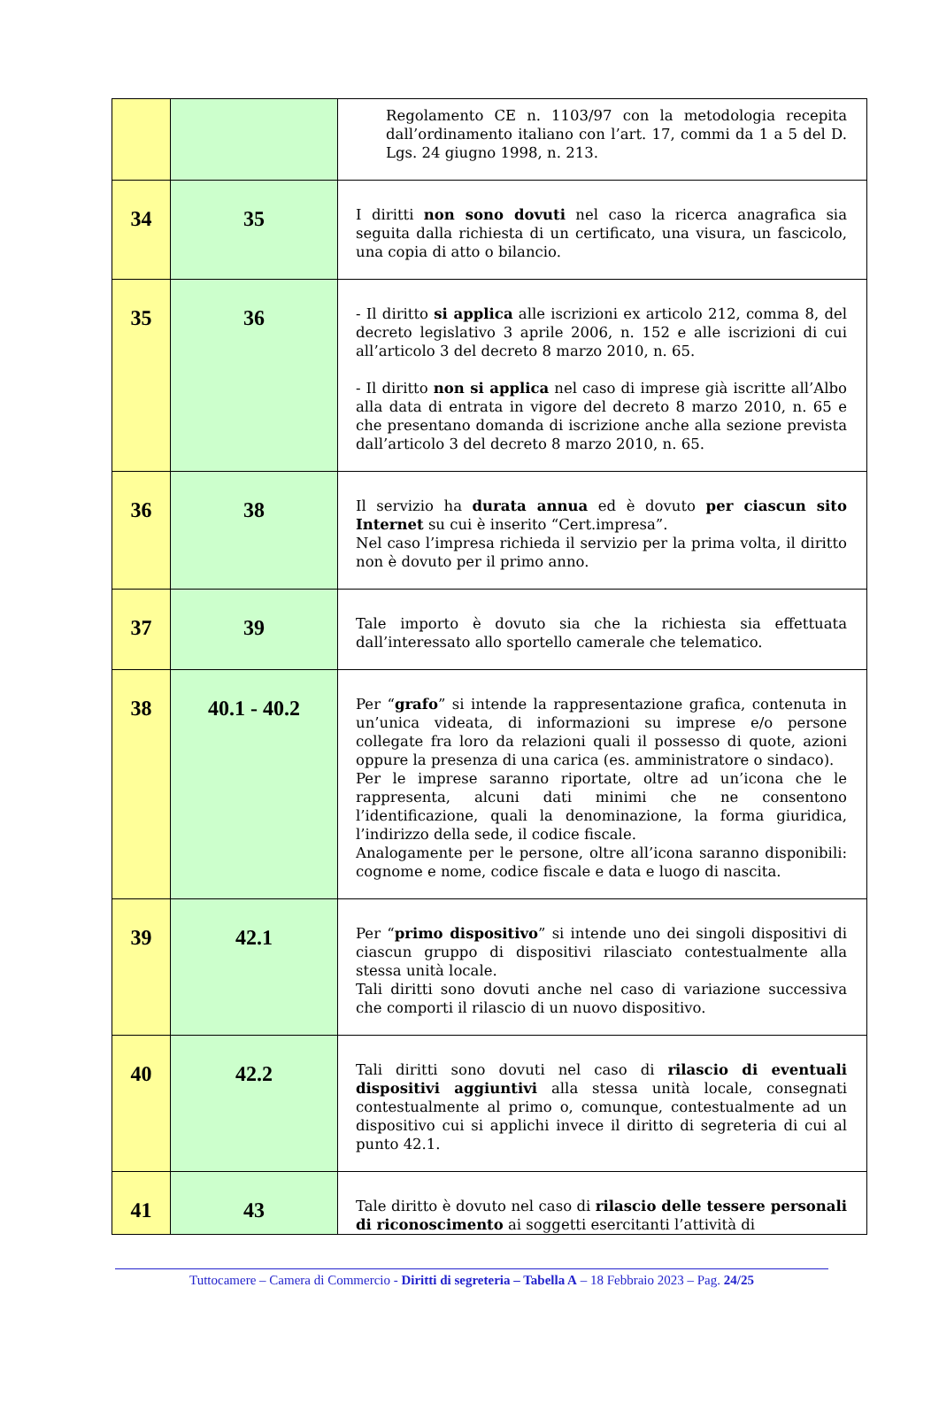| | | Regolamento CE n. 1103/97 con la metodologia recepita dall’ordinamento italiano con l’art. 17, commi da 1 a 5 del D. Lgs. 24 giugno 1998, n. 213. |
| 34 | 35 | I diritti non sono dovuti nel caso la ricerca anagrafica sia seguita dalla richiesta di un certificato, una visura, un fascicolo, una copia di atto o bilancio. |
| 35 | 36 | - Il diritto si applica alle iscrizioni ex articolo 212, comma 8, del decreto legislativo 3 aprile 2006, n. 152 e alle iscrizioni di cui all’articolo 3 del decreto 8 marzo 2010, n. 65. - Il diritto non si applica nel caso di imprese già iscritte all’Albo alla data di entrata in vigore del decreto 8 marzo 2010, n. 65 e che presentano domanda di iscrizione anche alla sezione prevista dall’articolo 3 del decreto 8 marzo 2010, n. 65. |
| 36 | 38 | Il servizio ha durata annua ed è dovuto per ciascun sito Internet su cui è inserito “Cert.impresa”. Nel caso l’impresa richieda il servizio per la prima volta, il diritto non è dovuto per il primo anno. |
| 37 | 39 | Tale importo è dovuto sia che la richiesta sia effettuata dall’interessato allo sportello camerale che telematico. |
| 38 | 40.1 - 40.2 | Per “ grafo ” si intende la rappresentazione grafica, contenuta in un’unica videata, di informazioni su imprese e/o persone collegate fra loro da relazioni quali il possesso di quote, azioni oppure la presenza di una carica (es. amministratore o sindaco). Per le imprese saranno riportate, oltre ad un’icona che le rappresenta, alcuni dati minimi che ne consentono l’identificazione, quali la denominazione, la forma giuridica, l’indirizzo della sede, il codice fiscale. Analogamente per le persone, oltre all’icona saranno disponibili: cognome e nome, codice fiscale e data e luogo di nascita. |
| 39 | 42.1 | Per “ primo dispositivo ” si intende uno dei singoli dispositivi di ciascun gruppo di dispositivi rilasciato contestualmente alla stessa unità locale. Tali diritti sono dovuti anche nel caso di variazione successiva che comporti il rilascio di un nuovo dispositivo. |
| 40 | 42.2 | Tali diritti sono dovuti nel caso di rilascio di eventuali dispositivi aggiuntivi alla stessa unità locale, consegnati contestualmente al primo o, comunque, contestualmente ad un dispositivo cui si applichi invece il diritto di segreteria di cui al punto 42.1. |
| 41 | 43 | Tale diritto è dovuto nel caso di rilascio delle tessere personali di riconoscimento ai soggetti esercitanti l’attività di |
Tuttocamere – Camera di Commercio - Diritti di segreteria – Tabella A – 18 Febbraio 2023 – Pag. 24/25